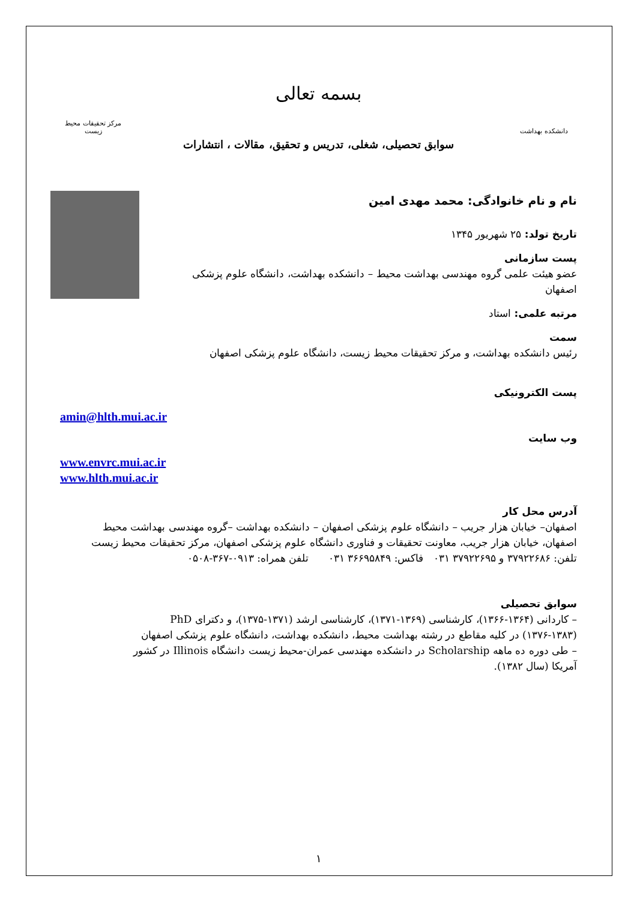دانشکده بهداشت
بسمه تعالی
مرکز تحقیقات محیط زیست
سوابق تحصیلی، شغلی، تدریس و تحقیق، مقالات ، انتشارات
نام و نام خانوادگی: محمد مهدی امین
تاریخ تولد: ۲۵ شهریور ۱۳۴۵
پست سازمانی
عضو هیئت علمی گروه مهندسی بهداشت محیط – دانشکده بهداشت، دانشگاه علوم پزشکی
اصفهان
مرتبه علمی: استاد
سمت
رئیس دانشکده بهداشت، و مرکز تحقیقات محیط زیست، دانشگاه علوم پزشکی اصفهان
پست الکترونیکی
amin@hlth.mui.ac.ir
وب سایت
www.envrc.mui.ac.ir
www.hlth.mui.ac.ir
آدرس محل کار
اصفهان– خیابان هزار جریب – دانشگاه علوم پزشکی اصفهان – دانشکده بهداشت –گروه مهندسی بهداشت محیط
اصفهان، خیابان هزار جریب، معاونت تحقیقات و فناوری دانشگاه علوم پزشکی اصفهان، مرکز تحقیقات محیط زیست
تلفن: ۳۷۹۲۲۶۸۶ و ۳۷۹۲۲۶۹۵ ۰۳۱ فاکس: ۳۶۶۹۵۸۴۹ ۰۳۱ تلفن همراه: ۰۹۱۳-۳۶۷-۰۵۰۸
سوابق تحصیلی
– کاردانی (۱۳۶۴-۱۳۶۶)، کارشناسی (۱۳۶۹-۱۳۷۱)، کارشناسی ارشد (۱۳۷۱-۱۳۷۵)، و دکترای PhD
(۱۳۷۶-۱۳۸۳) در کلیه مقاطع در رشته بهداشت محیط، دانشکده بهداشت، دانشگاه علوم پزشکی اصفهان
– طی دوره ده ماهه Scholarship در دانشکده مهندسی عمران-محیط زیست دانشگاه Illinois در کشور
آمریکا (سال ۱۳۸۲).
۱